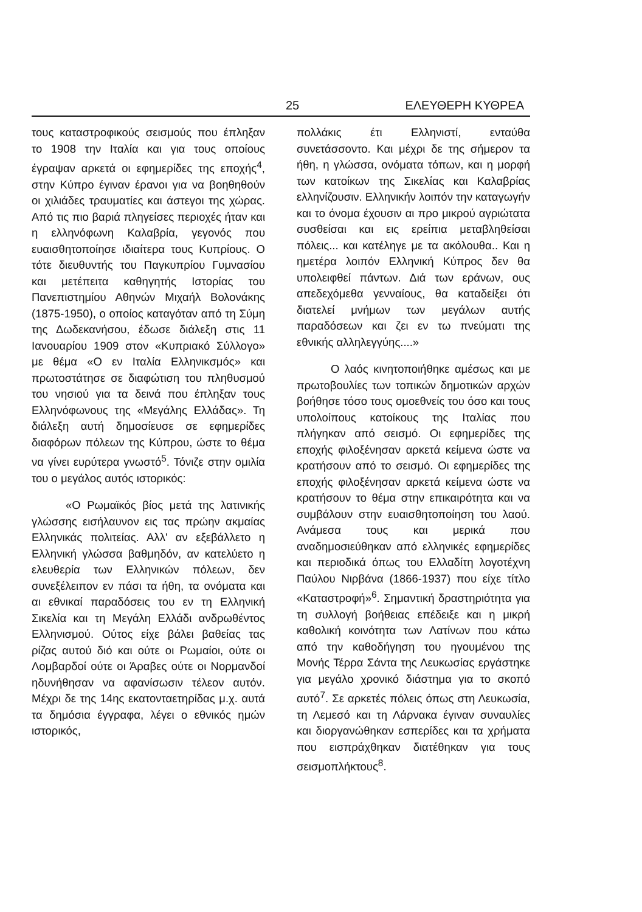25 ΕΛΕΥΘΕΡΗ ΚΥΘΡΕΑ
τους καταστροφικούς σεισμούς που έπληξαν το 1908 την Ιταλία και για τους οποίους έγραψαν αρκετά οι εφημερίδες της εποχής<sup>4</sup>, στην Κύπρο έγιναν έρανοι για να βοηθηθούν οι χιλιάδες τραυματίες και άστεγοι της χώρας. Από τις πιο βαριά πληγείσες περιοχές ήταν και η ελληνόφωνη Καλαβρία, γεγονός που ευαισθητοποίησε ιδιαίτερα τους Κυπρίους. Ο τότε διευθυντής του Παγκυπρίου Γυμνασίου και μετέπειτα καθηγητής Ιστορίας του Πανεπιστημίου Αθηνών Μιχαήλ Βολονάκης (1875-1950), ο οποίος καταγόταν από τη Σύμη της Δωδεκανήσου, έδωσε διάλεξη στις 11 Ιανουαρίου 1909 στον «Κυπριακό Σύλλογο» με θέμα «Ο εν Ιταλία Ελληνικσμός» και πρωτοστάτησε σε διαφώτιση του πληθυσμού του νησιού για τα δεινά που έπληξαν τους Ελληνόφωνους της «Μεγάλης Ελλάδας». Τη διάλεξη αυτή δημοσίευσε σε εφημερίδες διαφόρων πόλεων της Κύπρου, ώστε το θέμα να γίνει ευρύτερα γνωστό<sup>5</sup>. Τόνιζε στην ομιλία του ο μεγάλος αυτός ιστορικός:
«Ο Ρωμαϊκός βίος μετά της λατινικής γλώσσης εισήλαυνον εις τας πρώην ακμαίας Ελληνικάς πολιτείας. Αλλ' αν εξεβάλλετο η Ελληνική γλώσσα βαθμηδόν, αν κατελύετο η ελευθερία των Ελληνικών πόλεων, δεν συνεξέλειπον εν πάσι τα ήθη, τα ονόματα και αι εθνικαί παραδόσεις του εν τη Ελληνική Σικελία και τη Μεγάλη Ελλάδι ανδρωθέντος Ελληνισμού. Ούτος είχε βάλει βαθείας τας ρίζας αυτού διό και ούτε οι Ρωμαίοι, ούτε οι Λομβαρδοί ούτε οι Άραβες ούτε οι Νορμανδοί ηδυνήθησαν να αφανίσωσιν τέλεον αυτόν. Μέχρι δε της 14ης εκατονταετηρίδας μ.χ. αυτά τα δημόσια έγγραφα, λέγει ο εθνικός ημών ιστορικός,
πολλάκις έτι Ελληνιστί, ενταύθα συνετάσσοντο. Και μέχρι δε της σήμερον τα ήθη, η γλώσσα, ονόματα τόπων, και η μορφή των κατοίκων της Σικελίας και Καλαβρίας ελληνίζουσιν. Ελληνικήν λοιπόν την καταγωγήν και το όνομα έχουσιν αι προ μικρού αγριώτατα συσθείσαι και εις ερείπια μεταβληθείσαι πόλεις... και κατέληγε με τα ακόλουθα.. Και η ημετέρα λοιπόν Ελληνική Κύπρος δεν θα υπολειφθεί πάντων. Διά των εράνων, ους απεδεχόμεθα γενναίους, θα καταδείξει ότι διατελεί μνήμων των μεγάλων αυτής παραδόσεων και ζει εν τω πνεύματι της εθνικής αλληλεγγύης....»
Ο λαός κινητοποιήθηκε αμέσως και με πρωτοβουλίες των τοπικών δημοτικών αρχών βοήθησε τόσο τους ομοεθνείς του όσο και τους υπολοίπους κατοίκους της Ιταλίας που πλήγηκαν από σεισμό. Οι εφημερίδες της εποχής φιλοξένησαν αρκετά κείμενα ώστε να κρατήσουν από το σεισμό. Οι εφημερίδες της εποχής φιλοξένησαν αρκετά κείμενα ώστε να κρατήσουν το θέμα στην επικαιρότητα και να συμβάλουν στην ευαισθητοποίηση του λαού. Ανάμεσα τους και μερικά που αναδημοσιεύθηκαν από ελληνικές εφημερίδες και περιοδικά όπως του Ελλαδίτη λογοτέχνη Παύλου Νιρβάνα (1866-1937) που είχε τίτλο «Καταστροφή»<sup>6</sup>. Σημαντική δραστηριότητα για τη συλλογή βοήθειας επέδειξε και η μικρή καθολική κοινότητα των Λατίνων που κάτω από την καθοδήγηση του ηγουμένου της Μονής Τέρρα Σάντα της Λευκωσίας εργάστηκε για μεγάλο χρονικό διάστημα για το σκοπό αυτό<sup>7</sup>. Σε αρκετές πόλεις όπως στη Λευκωσία, τη Λεμεσό και τη Λάρνακα έγιναν συναυλίες και διοργανώθηκαν εσπερίδες και τα χρήματα που εισπράχθηκαν διατέθηκαν για τους σεισμοπλήκτους<sup>8</sup>.